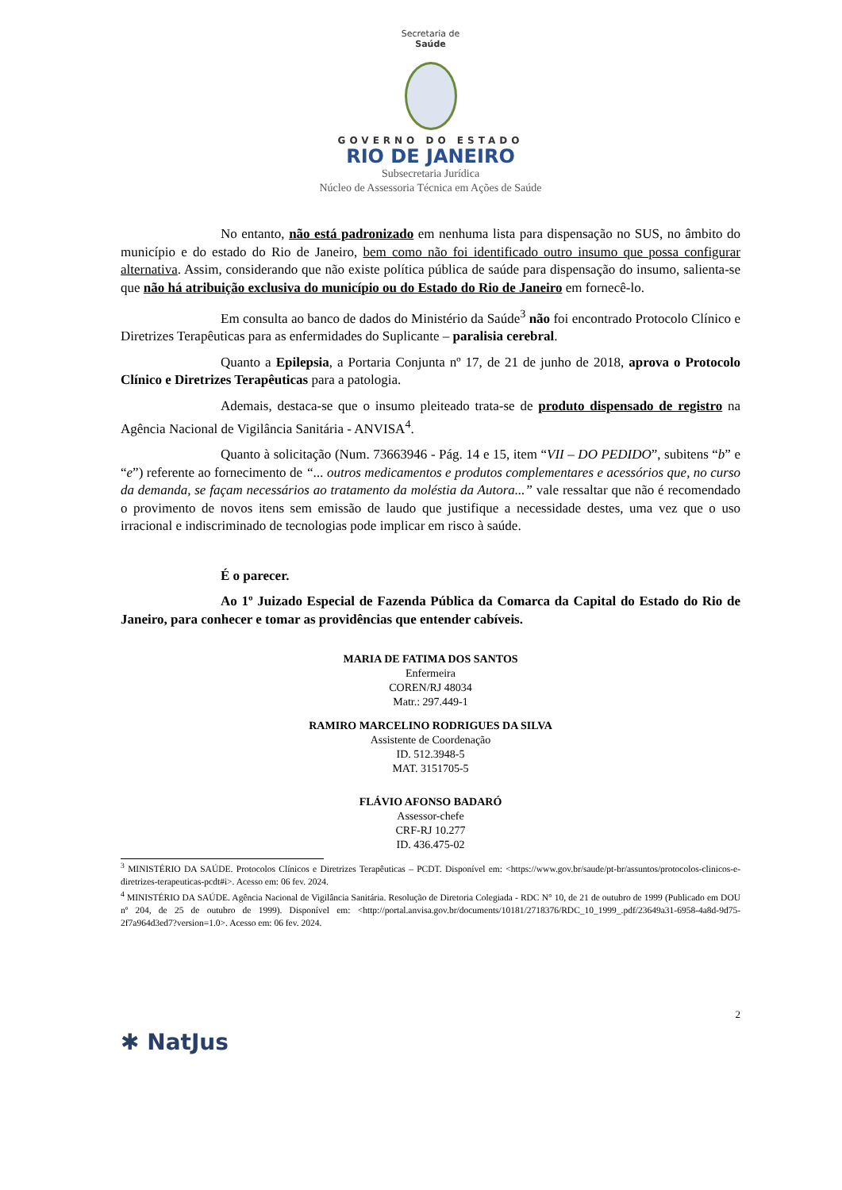Secretaria de
Saúde
GOVERNO DO ESTADO
RIO DE JANEIRO
Subsecretaria Jurídica
Núcleo de Assessoria Técnica em Ações de Saúde
No entanto, não está padronizado em nenhuma lista para dispensação no SUS, no âmbito do município e do estado do Rio de Janeiro, bem como não foi identificado outro insumo que possa configurar alternativa. Assim, considerando que não existe política pública de saúde para dispensação do insumo, salienta-se que não há atribuição exclusiva do município ou do Estado do Rio de Janeiro em fornecê-lo.
Em consulta ao banco de dados do Ministério da Saúde<sup>3</sup> não foi encontrado Protocolo Clínico e Diretrizes Terapêuticas para as enfermidades do Suplicante – paralisia cerebral.
Quanto a Epilepsia, a Portaria Conjunta nº 17, de 21 de junho de 2018, aprova o Protocolo Clínico e Diretrizes Terapêuticas para a patologia.
Ademais, destaca-se que o insumo pleiteado trata-se de produto dispensado de registro na Agência Nacional de Vigilância Sanitária - ANVISA<sup>4</sup>.
Quanto à solicitação (Num. 73663946 - Pág. 14 e 15, item “VII – DO PEDIDO”, subitens “b” e “e”) referente ao fornecimento de “... outros medicamentos e produtos complementares e acessórios que, no curso da demanda, se façam necessários ao tratamento da moléstia da Autora...” vale ressaltar que não é recomendado o provimento de novos itens sem emissão de laudo que justifique a necessidade destes, uma vez que o uso irracional e indiscriminado de tecnologias pode implicar em risco à saúde.
É o parecer.
Ao 1º Juizado Especial de Fazenda Pública da Comarca da Capital do Estado do Rio de Janeiro, para conhecer e tomar as providências que entender cabíveis.
MARIA DE FATIMA DOS SANTOS
Enfermeira
COREN/RJ 48034
Matr.: 297.449-1
RAMIRO MARCELINO RODRIGUES DA SILVA
Assistente de Coordenação
ID. 512.3948-5
MAT. 3151705-5
FLÁVIO AFONSO BADARÓ
Assessor-chefe
CRF-RJ 10.277
ID. 436.475-02
<sup>3</sup> MINISTÉRIO DA SAÚDE. Protocolos Clínicos e Diretrizes Terapêuticas – PCDT. Disponível em: <https://www.gov.br/saude/pt-br/assuntos/protocolos-clinicos-e-diretrizes-terapeuticas-pcdt#i>. Acesso em: 06 fev. 2024.
<sup>4</sup> MINISTÉRIO DA SAÚDE. Agência Nacional de Vigilância Sanitária. Resolução de Diretoria Colegiada - RDC N° 10, de 21 de outubro de 1999 (Publicado em DOU nº 204, de 25 de outubro de 1999). Disponível em: <http://portal.anvisa.gov.br/documents/10181/2718376/RDC_10_1999_.pdf/23649a31-6958-4a8d-9d75-2f7a964d3ed7?version=1.0>. Acesso em: 06 fev. 2024.
2
✱ NatJus